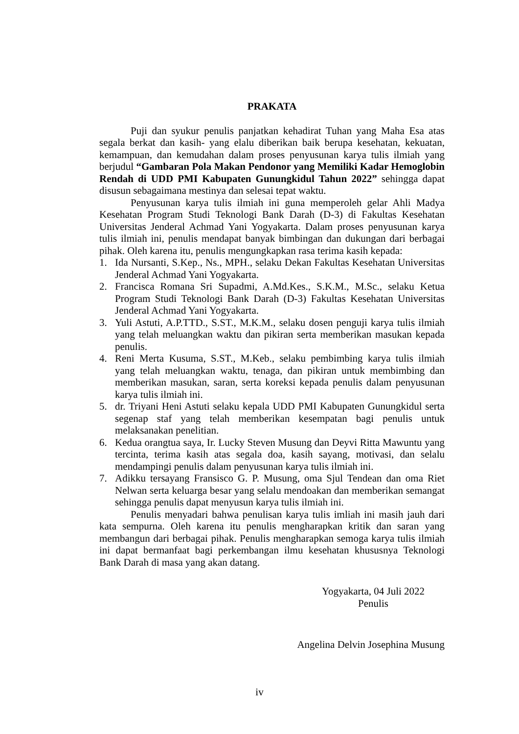PRAKATA
Puji dan syukur penulis panjatkan kehadirat Tuhan yang Maha Esa atas segala berkat dan kasih- yang elalu diberikan baik berupa kesehatan, kekuatan, kemampuan, dan kemudahan dalam proses penyusunan karya tulis ilmiah yang berjudul “Gambaran Pola Makan Pendonor yang Memiliki Kadar Hemoglobin Rendah di UDD PMI Kabupaten Gunungkidul Tahun 2022” sehingga dapat disusun sebagaimana mestinya dan selesai tepat waktu.
Penyusunan karya tulis ilmiah ini guna memperoleh gelar Ahli Madya Kesehatan Program Studi Teknologi Bank Darah (D-3) di Fakultas Kesehatan Universitas Jenderal Achmad Yani Yogyakarta. Dalam proses penyusunan karya tulis ilmiah ini, penulis mendapat banyak bimbingan dan dukungan dari berbagai pihak. Oleh karena itu, penulis mengungkapkan rasa terima kasih kepada:
1. Ida Nursanti, S.Kep., Ns., MPH., selaku Dekan Fakultas Kesehatan Universitas Jenderal Achmad Yani Yogyakarta.
2. Francisca Romana Sri Supadmi, A.Md.Kes., S.K.M., M.Sc., selaku Ketua Program Studi Teknologi Bank Darah (D-3) Fakultas Kesehatan Universitas Jenderal Achmad Yani Yogyakarta.
3. Yuli Astuti, A.P.TTD., S.ST., M.K.M., selaku dosen penguji karya tulis ilmiah yang telah meluangkan waktu dan pikiran serta memberikan masukan kepada penulis.
4. Reni Merta Kusuma, S.ST., M.Keb., selaku pembimbing karya tulis ilmiah yang telah meluangkan waktu, tenaga, dan pikiran untuk membimbing dan memberikan masukan, saran, serta koreksi kepada penulis dalam penyusunan karya tulis ilmiah ini.
5. dr. Triyani Heni Astuti selaku kepala UDD PMI Kabupaten Gunungkidul serta segenap staf yang telah memberikan kesempatan bagi penulis untuk melaksanakan penelitian.
6. Kedua orangtua saya, Ir. Lucky Steven Musung dan Deyvi Ritta Mawuntu yang tercinta, terima kasih atas segala doa, kasih sayang, motivasi, dan selalu mendampingi penulis dalam penyusunan karya tulis ilmiah ini.
7. Adikku tersayang Fransisco G. P. Musung, oma Sjul Tendean dan oma Riet Nelwan serta keluarga besar yang selalu mendoakan dan memberikan semangat sehingga penulis dapat menyusun karya tulis ilmiah ini.
Penulis menyadari bahwa penulisan karya tulis imliah ini masih jauh dari kata sempurna. Oleh karena itu penulis mengharapkan kritik dan saran yang membangun dari berbagai pihak. Penulis mengharapkan semoga karya tulis ilmiah ini dapat bermanfaat bagi perkembangan ilmu kesehatan khususnya Teknologi Bank Darah di masa yang akan datang.
Yogyakarta, 04 Juli 2022
Penulis
Angelina Delvin Josephina Musung
iv